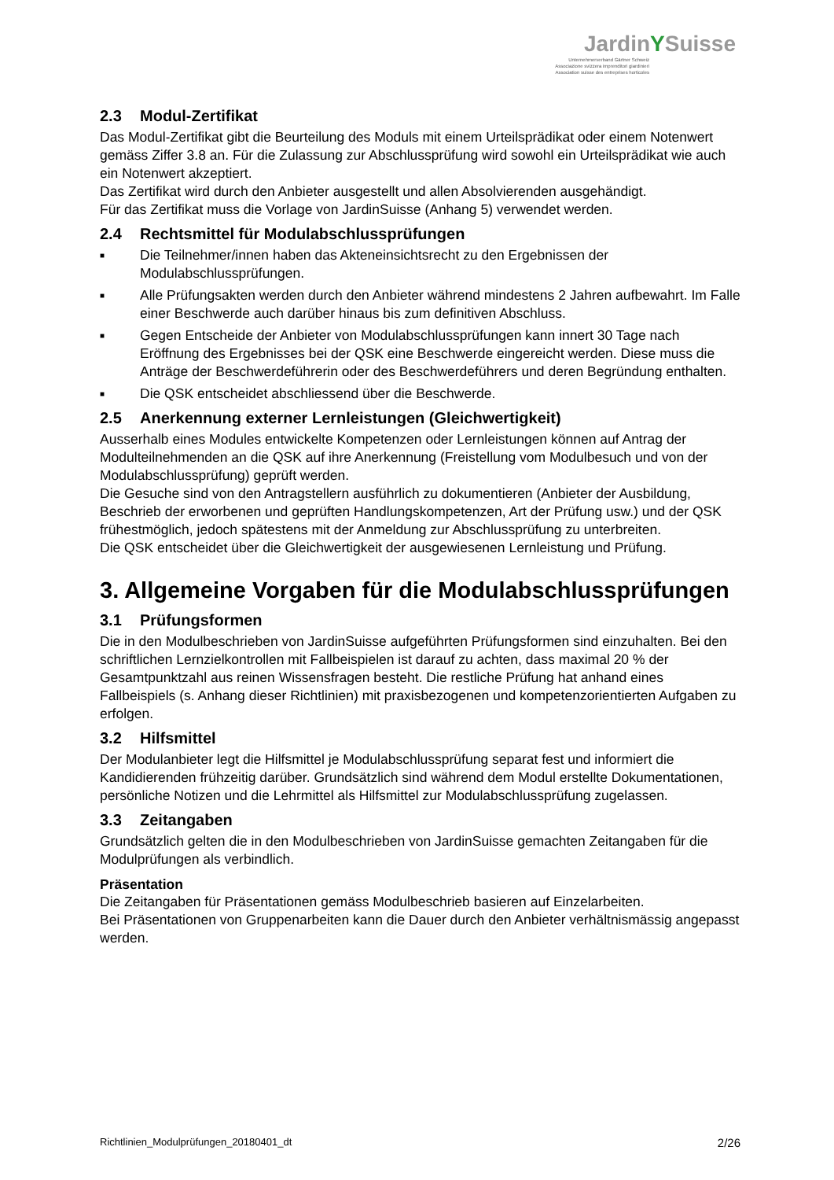JardinYSuisse
Unternehmerverband Gärtner Schweiz
Associazione svizzera imprenditori giardinieri
Association suisse des entreprises horticoles
2.3 Modul-Zertifikat
Das Modul-Zertifikat gibt die Beurteilung des Moduls mit einem Urteilsprädikat oder einem Notenwert gemäss Ziffer 3.8 an. Für die Zulassung zur Abschlussprüfung wird sowohl ein Urteilsprädikat wie auch ein Notenwert akzeptiert.
Das Zertifikat wird durch den Anbieter ausgestellt und allen Absolvierenden ausgehändigt.
Für das Zertifikat muss die Vorlage von JardinSuisse (Anhang 5) verwendet werden.
2.4 Rechtsmittel für Modulabschlussprüfungen
■ Die Teilnehmer/innen haben das Akteneinsichtsrecht zu den Ergebnissen der Modulabschlussprüfungen.
■ Alle Prüfungsakten werden durch den Anbieter während mindestens 2 Jahren aufbewahrt. Im Falle einer Beschwerde auch darüber hinaus bis zum definitiven Abschluss.
■ Gegen Entscheide der Anbieter von Modulabschlussprüfungen kann innert 30 Tage nach Eröffnung des Ergebnisses bei der QSK eine Beschwerde eingereicht werden. Diese muss die Anträge der Beschwerdeführerin oder des Beschwerdeführers und deren Begründung enthalten.
■ Die QSK entscheidet abschliessend über die Beschwerde.
2.5 Anerkennung externer Lernleistungen (Gleichwertigkeit)
Ausserhalb eines Modules entwickelte Kompetenzen oder Lernleistungen können auf Antrag der Modulteilnehmenden an die QSK auf ihre Anerkennung (Freistellung vom Modulbesuch und von der Modulabschlussprüfung) geprüft werden.
Die Gesuche sind von den Antragstellern ausführlich zu dokumentieren (Anbieter der Ausbildung, Beschrieb der erworbenen und geprüften Handlungskompetenzen, Art der Prüfung usw.) und der QSK frühestmöglich, jedoch spätestens mit der Anmeldung zur Abschlussprüfung zu unterbreiten.
Die QSK entscheidet über die Gleichwertigkeit der ausgewiesenen Lernleistung und Prüfung.
3. Allgemeine Vorgaben für die Modulabschlussprüfungen
3.1 Prüfungsformen
Die in den Modulbeschrieben von JardinSuisse aufgeführten Prüfungsformen sind einzuhalten. Bei den schriftlichen Lernzielkontrollen mit Fallbeispielen ist darauf zu achten, dass maximal 20 % der Gesamtpunktzahl aus reinen Wissensfragen besteht. Die restliche Prüfung hat anhand eines Fallbeispiels (s. Anhang dieser Richtlinien) mit praxisbezogenen und kompetenzorientierten Aufgaben zu erfolgen.
3.2 Hilfsmittel
Der Modulanbieter legt die Hilfsmittel je Modulabschlussprüfung separat fest und informiert die Kandidierenden frühzeitig darüber. Grundsätzlich sind während dem Modul erstellte Dokumentationen, persönliche Notizen und die Lehrmittel als Hilfsmittel zur Modulabschlussprüfung zugelassen.
3.3 Zeitangaben
Grundsätzlich gelten die in den Modulbeschrieben von JardinSuisse gemachten Zeitangaben für die Modulprüfungen als verbindlich.
Präsentation
Die Zeitangaben für Präsentationen gemäss Modulbeschrieb basieren auf Einzelarbeiten.
Bei Präsentationen von Gruppenarbeiten kann die Dauer durch den Anbieter verhältnismässig angepasst werden.
Richtlinien_Modulprüfungen_20180401_dt 2/26